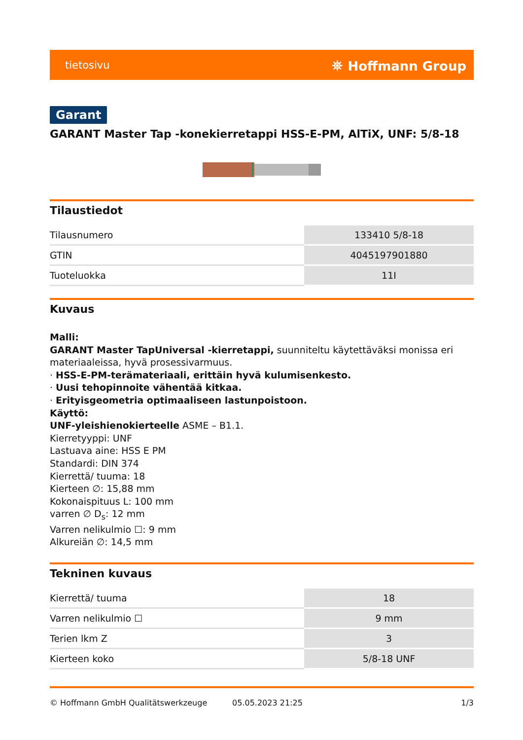tietosivu ⛯ Hoffmann Group
Garant
GARANT Master Tap -konekierretappi HSS-E-PM, AlTiX, UNF: 5/8-18
Tilaustiedot
| Tilausnumero | 133410 5/8-18 |
| GTIN | 4045197901880 |
| Tuoteluokka | 11I |
Kuvaus
Malli:
GARANT Master TapUniversal -kierretappi, suunniteltu käytettäväksi monissa eri materiaaleissa, hyvä prosessivarmuus.
· HSS-E-PM-terämateriaali, erittäin hyvä kulumisenkesto.
· Uusi tehopinnoite vähentää kitkaa.
· Erityisgeometria optimaaliseen lastunpoistoon.
Käyttö:
UNF-yleishienokierteelle ASME – B1.1.
Kierretyyppi: UNF
Lastuava aine: HSS E PM
Standardi: DIN 374
Kierrettä/ tuuma: 18
Kierteen ∅: 15,88 mm
Kokonaispituus L: 100 mm
varren ∅ D<sub>s</sub>: 12 mm
Varren nelikulmio ☐: 9 mm
Alkureiän ∅: 14,5 mm
Tekninen kuvaus
| Kierrettä/ tuuma | 18 |
| Varren nelikulmio ☐ | 9 mm |
| Terien lkm Z | 3 |
| Kierteen koko | 5/8-18 UNF |
© Hoffmann GmbH Qualitätswerkzeuge 05.05.2023 21:25 1/3